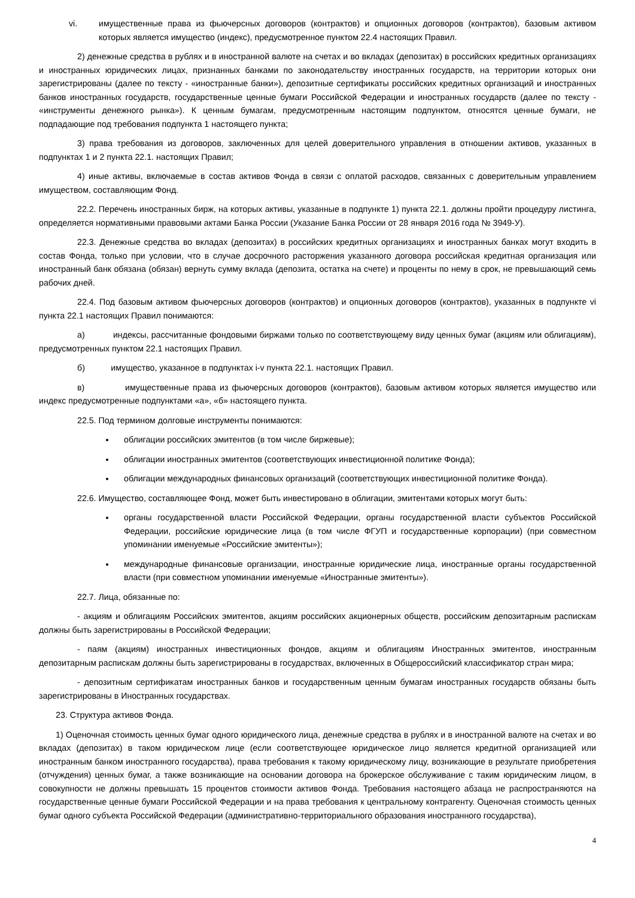vi. имущественные права из фьючерсных договоров (контрактов) и опционных договоров (контрактов), базовым активом которых является имущество (индекс), предусмотренное пунктом 22.4 настоящих Правил.
2) денежные средства в рублях и в иностранной валюте на счетах и во вкладах (депозитах) в российских кредитных организациях и иностранных юридических лицах, признанных банками по законодательству иностранных государств, на территории которых они зарегистрированы (далее по тексту - «иностранные банки»), депозитные сертификаты российских кредитных организаций и иностранных банков иностранных государств, государственные ценные бумаги Российской Федерации и иностранных государств (далее по тексту - «инструменты денежного рынка»). К ценным бумагам, предусмотренным настоящим подпунктом, относятся ценные бумаги, не подпадающие под требования подпункта 1 настоящего пункта;
3) права требования из договоров, заключенных для целей доверительного управления в отношении активов, указанных в подпунктах 1 и 2 пункта 22.1. настоящих Правил;
4) иные активы, включаемые в состав активов Фонда в связи с оплатой расходов, связанных с доверительным управлением имуществом, составляющим Фонд.
22.2. Перечень иностранных бирж, на которых активы, указанные в подпункте 1) пункта 22.1. должны пройти процедуру листинга, определяется нормативными правовыми актами Банка России (Указание Банка России от 28 января 2016 года № 3949-У).
22.3. Денежные средства во вкладах (депозитах) в российских кредитных организациях и иностранных банках могут входить в состав Фонда, только при условии, что в случае досрочного расторжения указанного договора российская кредитная организация или иностранный банк обязана (обязан) вернуть сумму вклада (депозита, остатка на счете) и проценты по нему в срок, не превышающий семь рабочих дней.
22.4. Под базовым активом фьючерсных договоров (контрактов) и опционных договоров (контрактов), указанных в подпункте vi пункта 22.1 настоящих Правил понимаются:
а) индексы, рассчитанные фондовыми биржами только по соответствующему виду ценных бумаг (акциям или облигациям), предусмотренных пунктом 22.1 настоящих Правил.
б) имущество, указанное в подпунктах i-v пункта 22.1. настоящих Правил.
в) имущественные права из фьючерсных договоров (контрактов), базовым активом которых является имущество или индекс предусмотренные подпунктами «а», «б» настоящего пункта.
22.5. Под термином долговые инструменты понимаются:
облигации российских эмитентов (в том числе биржевые);
облигации иностранных эмитентов (соответствующих инвестиционной политике Фонда);
облигации международных финансовых организаций (соответствующих инвестиционной политике Фонда).
22.6. Имущество, составляющее Фонд, может быть инвестировано в облигации, эмитентами которых могут быть:
органы государственной власти Российской Федерации, органы государственной власти субъектов Российской Федерации, российские юридические лица (в том числе ФГУП и государственные корпорации) (при совместном упоминании именуемые «Российские эмитенты»);
международные финансовые организации, иностранные юридические лица, иностранные органы государственной власти (при совместном упоминании именуемые «Иностранные эмитенты»).
22.7. Лица, обязанные по:
- акциям и облигациям Российских эмитентов, акциям российских акционерных обществ, российским депозитарным распискам должны быть зарегистрированы в Российской Федерации;
- паям (акциям) иностранных инвестиционных фондов, акциям и облигациям Иностранных эмитентов, иностранным депозитарным распискам должны быть зарегистрированы в государствах, включенных в Общероссийский классификатор стран мира;
- депозитным сертификатам иностранных банков и государственным ценным бумагам иностранных государств обязаны быть зарегистрированы в Иностранных государствах.
23. Структура активов Фонда.
1) Оценочная стоимость ценных бумаг одного юридического лица, денежные средства в рублях и в иностранной валюте на счетах и во вкладах (депозитах) в таком юридическом лице (если соответствующее юридическое лицо является кредитной организацией или иностранным банком иностранного государства), права требования к такому юридическому лицу, возникающие в результате приобретения (отчуждения) ценных бумаг, а также возникающие на основании договора на брокерское обслуживание с таким юридическим лицом, в совокупности не должны превышать 15 процентов стоимости активов Фонда. Требования настоящего абзаца не распространяются на государственные ценные бумаги Российской Федерации и на права требования к центральному контрагенту. Оценочная стоимость ценных бумаг одного субъекта Российской Федерации (административно-территориального образования иностранного государства),
4